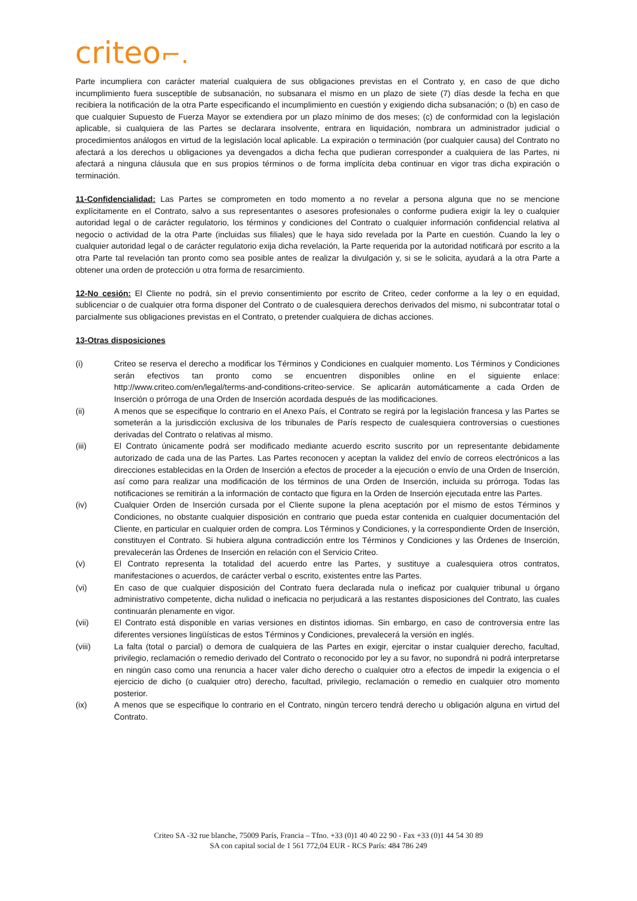criteo⌐.
Parte incumpliera con carácter material cualquiera de sus obligaciones previstas en el Contrato y, en caso de que dicho incumplimiento fuera susceptible de subsanación, no subsanara el mismo en un plazo de siete (7) días desde la fecha en que recibiera la notificación de la otra Parte especificando el incumplimiento en cuestión y exigiendo dicha subsanación; o (b) en caso de que cualquier Supuesto de Fuerza Mayor se extendiera por un plazo mínimo de dos meses; (c) de conformidad con la legislación aplicable, si cualquiera de las Partes se declarara insolvente, entrara en liquidación, nombrara un administrador judicial o procedimientos análogos en virtud de la legislación local aplicable. La expiración o terminación (por cualquier causa) del Contrato no afectará a los derechos u obligaciones ya devengados a dicha fecha que pudieran corresponder a cualquiera de las Partes, ni afectará a ninguna cláusula que en sus propios términos o de forma implícita deba continuar en vigor tras dicha expiración o terminación.
11-Confidencialidad: Las Partes se comprometen en todo momento a no revelar a persona alguna que no se mencione explícitamente en el Contrato, salvo a sus representantes o asesores profesionales o conforme pudiera exigir la ley o cualquier autoridad legal o de carácter regulatorio, los términos y condiciones del Contrato o cualquier información confidencial relativa al negocio o actividad de la otra Parte (incluidas sus filiales) que le haya sido revelada por la Parte en cuestión. Cuando la ley o cualquier autoridad legal o de carácter regulatorio exija dicha revelación, la Parte requerida por la autoridad notificará por escrito a la otra Parte tal revelación tan pronto como sea posible antes de realizar la divulgación y, si se le solicita, ayudará a la otra Parte a obtener una orden de protección u otra forma de resarcimiento.
12-No cesión: El Cliente no podrá, sin el previo consentimiento por escrito de Criteo, ceder conforme a la ley o en equidad, sublicenciar o de cualquier otra forma disponer del Contrato o de cualesquiera derechos derivados del mismo, ni subcontratar total o parcialmente sus obligaciones previstas en el Contrato, o pretender cualquiera de dichas acciones.
13-Otras disposiciones
(i) Criteo se reserva el derecho a modificar los Términos y Condiciones en cualquier momento. Los Términos y Condiciones serán efectivos tan pronto como se encuentren disponibles online en el siguiente enlace: http://www.criteo.com/en/legal/terms-and-conditions-criteo-service. Se aplicarán automáticamente a cada Orden de Inserción o prórroga de una Orden de Inserción acordada después de las modificaciones.
(ii) A menos que se especifique lo contrario en el Anexo País, el Contrato se regirá por la legislación francesa y las Partes se someterán a la jurisdicción exclusiva de los tribunales de París respecto de cualesquiera controversias o cuestiones derivadas del Contrato o relativas al mismo.
(iii) El Contrato únicamente podrá ser modificado mediante acuerdo escrito suscrito por un representante debidamente autorizado de cada una de las Partes. Las Partes reconocen y aceptan la validez del envío de correos electrónicos a las direcciones establecidas en la Orden de Inserción a efectos de proceder a la ejecución o envío de una Orden de Inserción, así como para realizar una modificación de los términos de una Orden de Inserción, incluida su prórroga. Todas las notificaciones se remitirán a la información de contacto que figura en la Orden de Inserción ejecutada entre las Partes.
(iv) Cualquier Orden de Inserción cursada por el Cliente supone la plena aceptación por el mismo de estos Términos y Condiciones, no obstante cualquier disposición en contrario que pueda estar contenida en cualquier documentación del Cliente, en particular en cualquier orden de compra. Los Términos y Condiciones, y la correspondiente Orden de Inserción, constituyen el Contrato. Si hubiera alguna contradicción entre los Términos y Condiciones y las Órdenes de Inserción, prevalecerán las Órdenes de Inserción en relación con el Servicio Criteo.
(v) El Contrato representa la totalidad del acuerdo entre las Partes, y sustituye a cualesquiera otros contratos, manifestaciones o acuerdos, de carácter verbal o escrito, existentes entre las Partes.
(vi) En caso de que cualquier disposición del Contrato fuera declarada nula o ineficaz por cualquier tribunal u órgano administrativo competente, dicha nulidad o ineficacia no perjudicará a las restantes disposiciones del Contrato, las cuales continuarán plenamente en vigor.
(vii) El Contrato está disponible en varias versiones en distintos idiomas. Sin embargo, en caso de controversia entre las diferentes versiones lingüísticas de estos Términos y Condiciones, prevalecerá la versión en inglés.
(viii) La falta (total o parcial) o demora de cualquiera de las Partes en exigir, ejercitar o instar cualquier derecho, facultad, privilegio, reclamación o remedio derivado del Contrato o reconocido por ley a su favor, no supondrá ni podrá interpretarse en ningún caso como una renuncia a hacer valer dicho derecho o cualquier otro a efectos de impedir la exigencia o el ejercicio de dicho (o cualquier otro) derecho, facultad, privilegio, reclamación o remedio en cualquier otro momento posterior.
(ix) A menos que se especifique lo contrario en el Contrato, ningún tercero tendrá derecho u obligación alguna en virtud del Contrato.
Criteo SA -32 rue blanche, 75009 París, Francia – Tfno. +33 (0)1 40 40 22 90 - Fax +33 (0)1 44 54 30 89
SA con capital social de 1 561 772,04 EUR - RCS París: 484 786 249